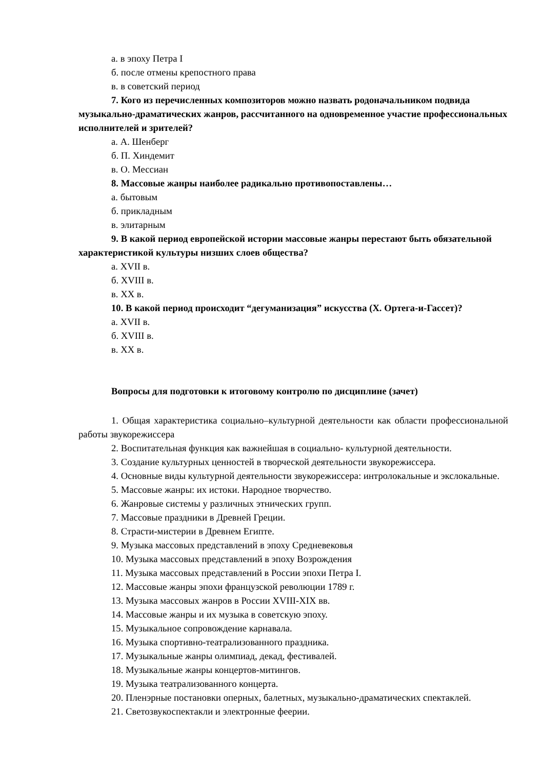а. в эпоху Петра I
б. после отмены крепостного права
в. в советский период
7. Кого из перечисленных композиторов можно назвать родоначальником подвида музыкально-драматических жанров, рассчитанного на одновременное участие профессиональных исполнителей и зрителей?
а. А. Шенберг
б. П. Хиндемит
в. О. Мессиан
8. Массовые жанры наиболее радикально противопоставлены…
а. бытовым
б. прикладным
в. элитарным
9. В какой период европейской истории массовые жанры перестают быть обязательной характеристикой культуры низших слоев общества?
а. XVII в.
б. XVIII в.
в. XX в.
10. В какой период происходит “дегуманизация” искусства (Х. Ортега-и-Гассет)?
а. XVII в.
б. XVIII в.
в. XX в.
Вопросы для подготовки к итоговому контролю по дисциплине (зачет)
1. Общая характеристика социально–культурной деятельности как области профессиональной работы звукорежиссера
2. Воспитательная функция как важнейшая в социально- культурной деятельности.
3. Создание культурных ценностей в творческой деятельности звукорежиссера.
4. Основные виды культурной деятельности звукорежиссера: интролокальные и экслокальные.
5. Массовые жанры: их истоки. Народное творчество.
6. Жанровые системы у различных этнических групп.
7. Массовые праздники в Древней Греции.
8. Страсти-мистерии в Древнем Египте.
9. Музыка массовых представлений в эпоху Средневековья
10. Музыка массовых представлений в эпоху Возрождения
11. Музыка массовых представлений в России эпохи Петра I.
12. Массовые жанры эпохи французской революции 1789 г.
13. Музыка массовых жанров в России XVIII-XIX вв.
14. Массовые жанры и их музыка в советскую эпоху.
15. Музыкальное сопровождение карнавала.
16. Музыка спортивно-театрализованного праздника.
17. Музыкальные жанры олимпиад, декад, фестивалей.
18. Музыкальные жанры концертов-митингов.
19. Музыка театрализованного концерта.
20. Пленэрные постановки оперных, балетных, музыкально-драматических спектаклей.
21. Светозвукоспектакли и электронные феерии.